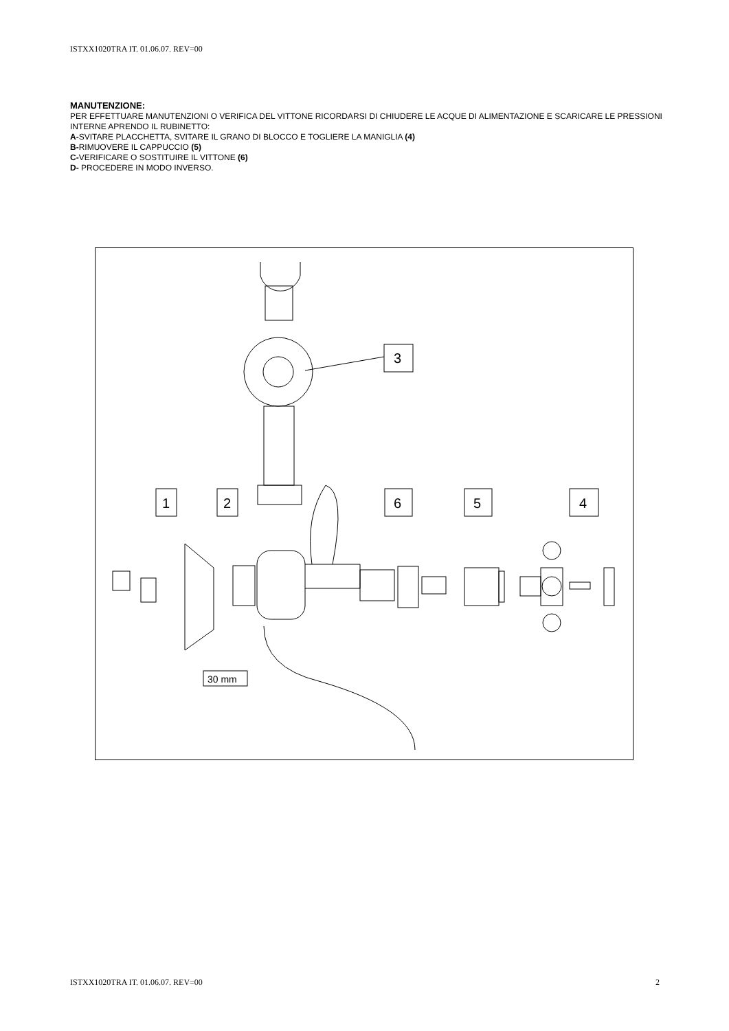ISTXX1020TRA IT. 01.06.07. REV=00
MANUTENZIONE:
PER EFFETTUARE MANUTENZIONI O VERIFICA DEL VITTONE RICORDARSI DI CHIUDERE LE ACQUE DI ALIMENTAZIONE E SCARICARE LE PRESSIONI INTERNE APRENDO IL RUBINETTO:
A-SVITARE PLACCHETTA, SVITARE IL GRANO DI BLOCCO E TOGLIERE LA MANIGLIA (4)
B-RIMUOVERE IL CAPPUCCIO (5)
C-VERIFICARE O SOSTITUIRE IL VITTONE (6)
D- PROCEDERE IN MODO INVERSO.
3
1
2
6
5
4
30 mm
ISTXX1020TRA IT. 01.06.07. REV=00 2